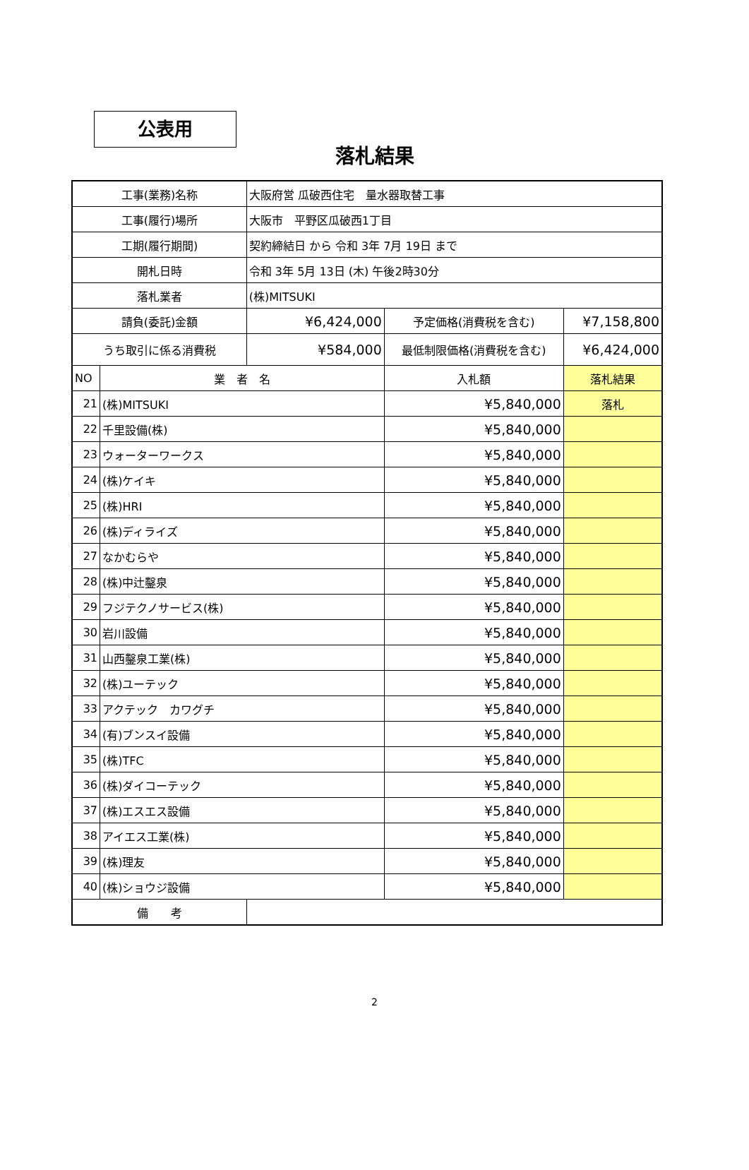公表用
落札結果
| 工事(業務)名称 | | 大阪府営 瓜破西住宅 量水器取替工事 | | |
| 工事(履行)場所 | | 大阪市 平野区瓜破西1丁目 | | |
| 工期(履行期間) | | 契約締結日 から 令和 3年 7月 19日 まで | | |
| 開札日時 | | 令和 3年 5月 13日 (木) 午後2時30分 | | |
| 落札業者 | | (株)MITSUKI | | |
| 請負(委託)金額 | | ¥6,424,000 | 予定価格(消費税を含む) | ¥7,158,800 |
| うち取引に係る消費税 | | ¥584,000 | 最低制限価格(消費税を含む) | ¥6,424,000 |
| NO | 業 者 名 | | 入札額 | 落札結果 |
| 21 | (株)MITSUKI | | ¥5,840,000 | 落札 |
| 22 | 千里設備(株) | | ¥5,840,000 | |
| 23 | ウォーターワークス | | ¥5,840,000 | |
| 24 | (株)ケイキ | | ¥5,840,000 | |
| 25 | (株)HRI | | ¥5,840,000 | |
| 26 | (株)ディライズ | | ¥5,840,000 | |
| 27 | なかむらや | | ¥5,840,000 | |
| 28 | (株)中辻鑿泉 | | ¥5,840,000 | |
| 29 | フジテクノサービス(株) | | ¥5,840,000 | |
| 30 | 岩川設備 | | ¥5,840,000 | |
| 31 | 山西鑿泉工業(株) | | ¥5,840,000 | |
| 32 | (株)ユーテック | | ¥5,840,000 | |
| 33 | アクテック カワグチ | | ¥5,840,000 | |
| 34 | (有)ブンスイ設備 | | ¥5,840,000 | |
| 35 | (株)TFC | | ¥5,840,000 | |
| 36 | (株)ダイコーテック | | ¥5,840,000 | |
| 37 | (株)エスエス設備 | | ¥5,840,000 | |
| 38 | アイエス工業(株) | | ¥5,840,000 | |
| 39 | (株)理友 | | ¥5,840,000 | |
| 40 | (株)ショウジ設備 | | ¥5,840,000 | |
| 備 考 | | | | |
2